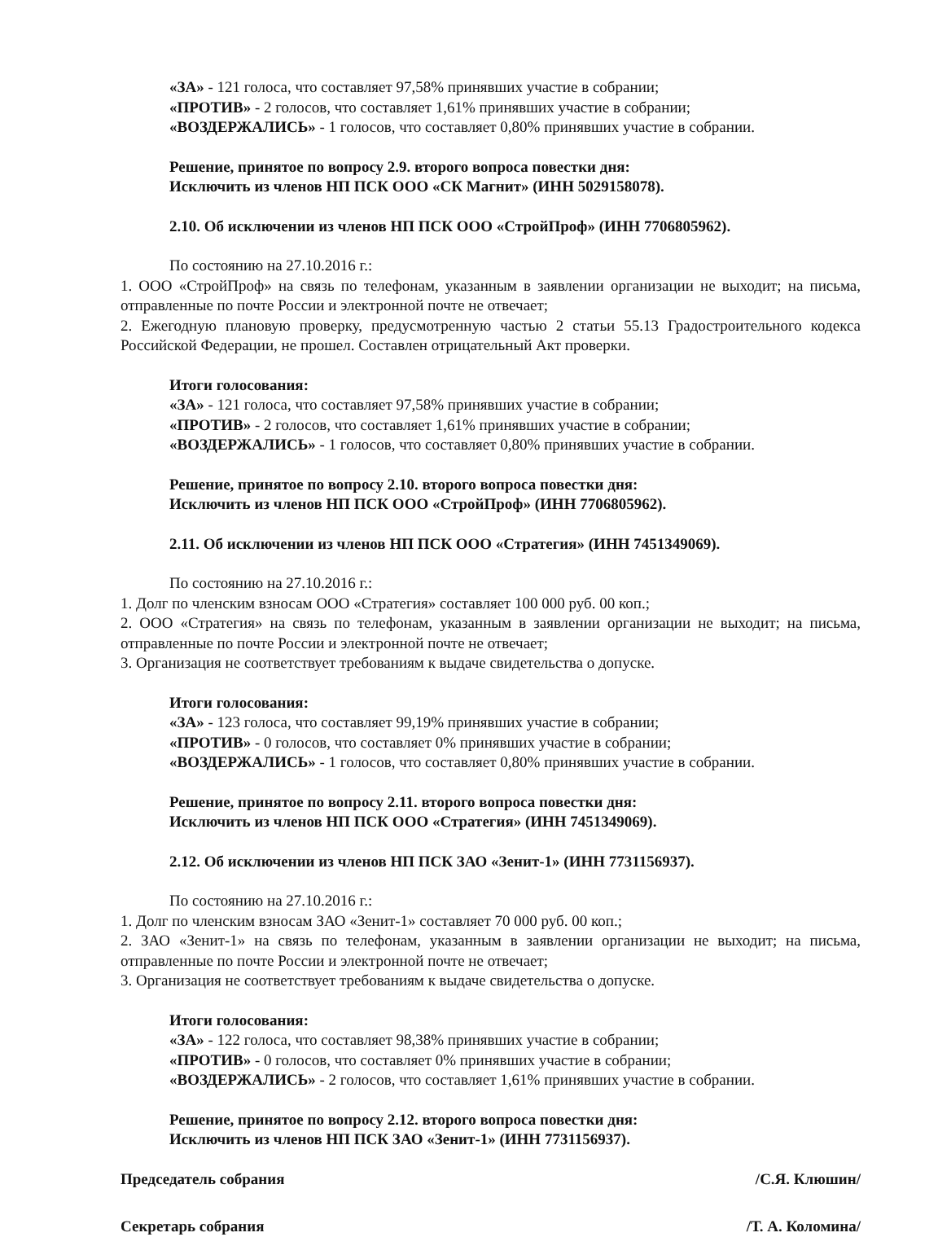«ЗА» - 121 голоса, что составляет 97,58% принявших участие в собрании;
«ПРОТИВ» - 2 голосов, что составляет 1,61% принявших участие в собрании;
«ВОЗДЕРЖАЛИСЬ» - 1 голосов, что составляет 0,80% принявших участие в собрании.
Решение, принятое по вопросу 2.9. второго вопроса повестки дня:
Исключить из членов НП ПСК ООО «СК Магнит» (ИНН 5029158078).
2.10. Об исключении из членов НП ПСК ООО «СтройПроф» (ИНН 7706805962).
По состоянию на 27.10.2016 г.:
1. ООО «СтройПроф» на связь по телефонам, указанным в заявлении организации не выходит; на письма, отправленные по почте России и электронной почте не отвечает;
2. Ежегодную плановую проверку, предусмотренную частью 2 статьи 55.13 Градостроительного кодекса Российской Федерации, не прошел. Составлен отрицательный Акт проверки.
Итоги голосования:
«ЗА» - 121 голоса, что составляет 97,58% принявших участие в собрании;
«ПРОТИВ» - 2 голосов, что составляет 1,61% принявших участие в собрании;
«ВОЗДЕРЖАЛИСЬ» - 1 голосов, что составляет 0,80% принявших участие в собрании.
Решение, принятое по вопросу 2.10. второго вопроса повестки дня:
Исключить из членов НП ПСК ООО «СтройПроф» (ИНН 7706805962).
2.11. Об исключении из членов НП ПСК ООО «Стратегия» (ИНН 7451349069).
По состоянию на 27.10.2016 г.:
1. Долг по членским взносам ООО «Стратегия» составляет 100 000 руб. 00 коп.;
2. ООО «Стратегия» на связь по телефонам, указанным в заявлении организации не выходит; на письма, отправленные по почте России и электронной почте не отвечает;
3. Организация не соответствует требованиям к выдаче свидетельства о допуске.
Итоги голосования:
«ЗА» - 123 голоса, что составляет 99,19% принявших участие в собрании;
«ПРОТИВ» - 0 голосов, что составляет 0% принявших участие в собрании;
«ВОЗДЕРЖАЛИСЬ» - 1 голосов, что составляет 0,80% принявших участие в собрании.
Решение, принятое по вопросу 2.11. второго вопроса повестки дня:
Исключить из членов НП ПСК ООО «Стратегия» (ИНН 7451349069).
2.12. Об исключении из членов НП ПСК ЗАО «Зенит-1» (ИНН 7731156937).
По состоянию на 27.10.2016 г.:
1. Долг по членским взносам ЗАО «Зенит-1» составляет 70 000 руб. 00 коп.;
2. ЗАО «Зенит-1» на связь по телефонам, указанным в заявлении организации не выходит; на письма, отправленные по почте России и электронной почте не отвечает;
3. Организация не соответствует требованиям к выдаче свидетельства о допуске.
Итоги голосования:
«ЗА» - 122 голоса, что составляет 98,38% принявших участие в собрании;
«ПРОТИВ» - 0 голосов, что составляет 0% принявших участие в собрании;
«ВОЗДЕРЖАЛИСЬ» - 2 голосов, что составляет 1,61% принявших участие в собрании.
Решение, принятое по вопросу 2.12. второго вопроса повестки дня:
Исключить из членов НП ПСК ЗАО «Зенит-1» (ИНН 7731156937).
Председатель собрания /С.Я. Клюшин/
Секретарь собрания /Т. А. Коломина/